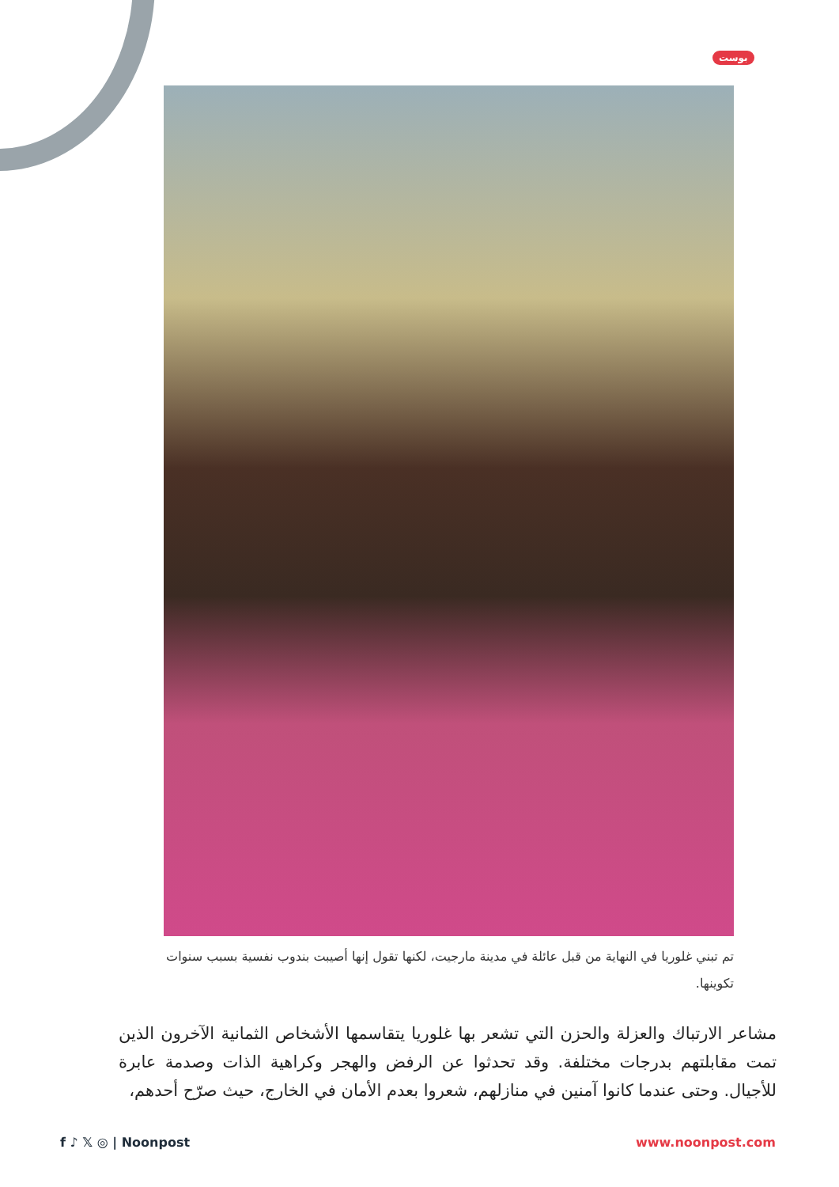بوست
تم تبني غلوريا في النهاية من قبل عائلة في مدينة مارجيت، لكنها تقول إنها أصيبت بندوب نفسية بسبب سنوات تكوينها.
مشاعر الارتباك والعزلة والحزن التي تشعر بها غلوريا يتقاسمها الأشخاص الثمانية الآخرون الذين تمت مقابلتهم بدرجات مختلفة. وقد تحدثوا عن الرفض والهجر وكراهية الذات وصدمة عابرة للأجيال. وحتى عندما كانوا آمنين في منازلهم، شعروا بعدم الأمان في الخارج، حيث صرّح أحدهم،
f ♪ 𝕏 ◎ | Noonpost www.noonpost.com